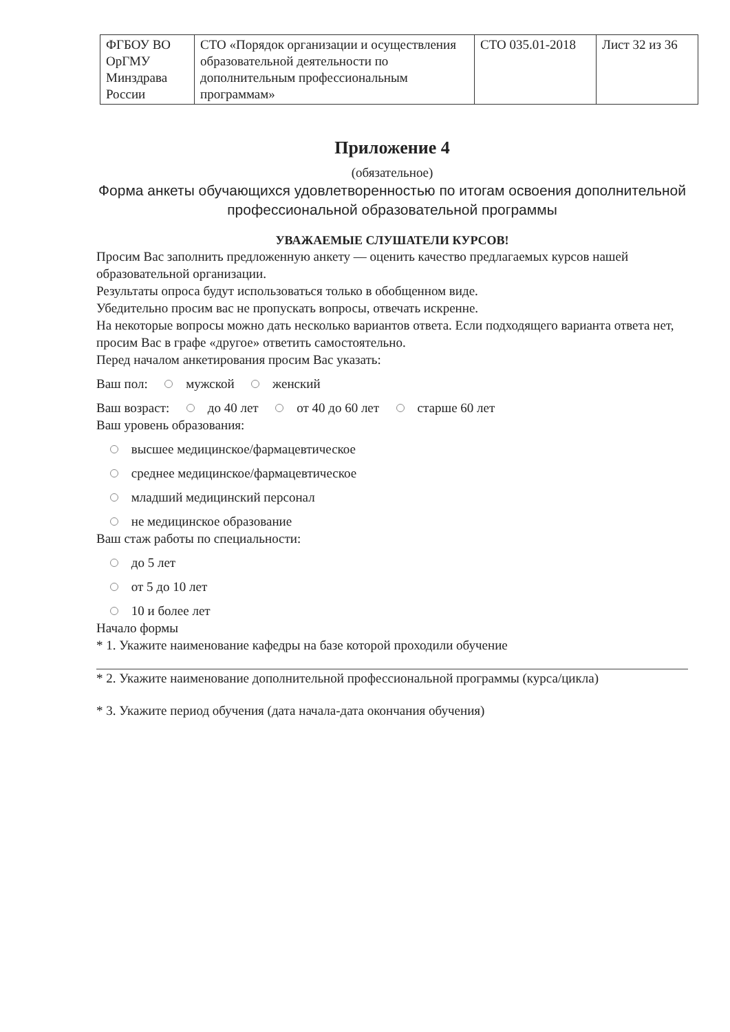| ФГБОУ ВО ОрГМУ Минздрава России | СТО «Порядок организации и осуществления образовательной деятельности по дополнительным профессиональным программам» | СТО 035.01-2018 | Лист 32 из 36 |
Приложение 4
(обязательное)
Форма анкеты обучающихся удовлетворенностью по итогам освоения дополнительной профессиональной образовательной программы
УВАЖАЕМЫЕ СЛУШАТЕЛИ КУРСОВ!
Просим Вас заполнить предложенную анкету — оценить качество предлагаемых курсов нашей образовательной организации.
Результаты опроса будут использоваться только в обобщенном виде.
Убедительно просим вас не пропускать вопросы, отвечать искренне.
На некоторые вопросы можно дать несколько вариантов ответа. Если подходящего варианта ответа нет, просим Вас в графе «другое» ответить самостоятельно.
Перед началом анкетирования просим Вас указать:
Ваш пол: мужской женский
Ваш возраст: до 40 лет от 40 до 60 лет старше 60 лет
Ваш уровень образования:
высшее медицинское/фармацевтическое
среднее медицинское/фармацевтическое
младший медицинский персонал
не медицинское образование
Ваш стаж работы по специальности:
до 5 лет
от 5 до 10 лет
10 и более лет
Начало формы
* 1. Укажите наименование кафедры на базе которой проходили обучение
* 2. Укажите наименование дополнительной профессиональной программы (курса/цикла)
* 3. Укажите период обучения (дата начала-дата окончания обучения)